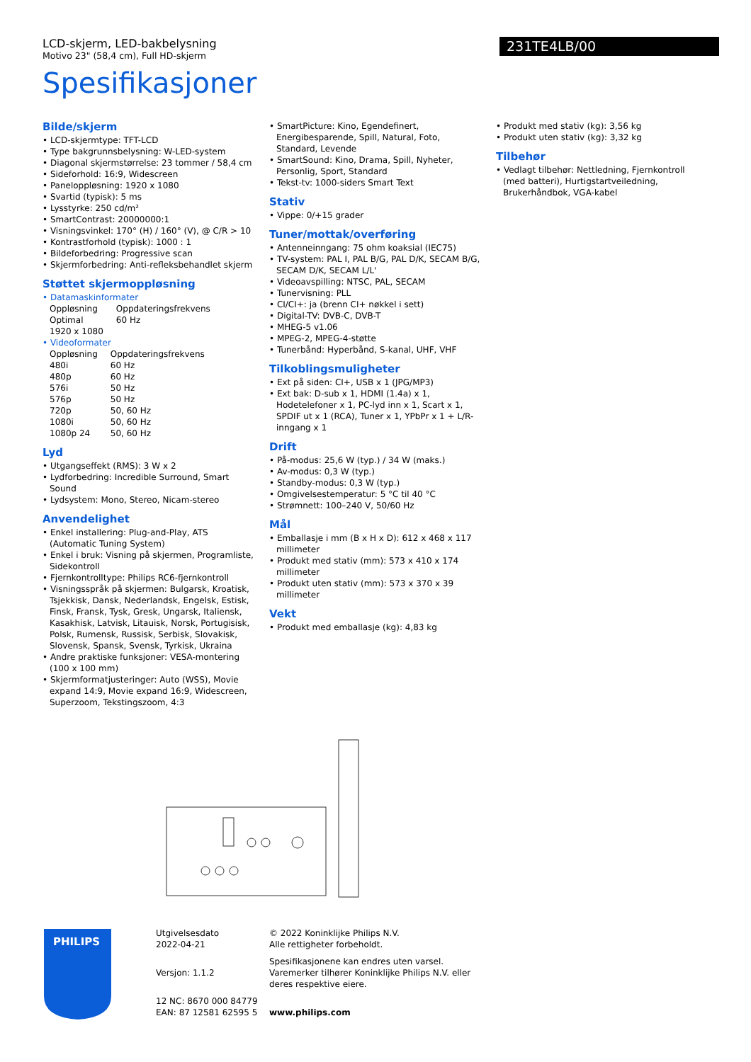LCD-skjerm, LED-bakbelysning
Motivo 23" (58,4 cm), Full HD-skjerm
231TE4LB/00
Spesifikasjoner
Bilde/skjerm
• LCD-skjermtype: TFT-LCD
• Type bakgrunnsbelysning: W-LED-system
• Diagonal skjermstørrelse: 23 tommer / 58,4 cm
• Sideforhold: 16:9, Widescreen
• Paneloppløsning: 1920 x 1080
• Svartid (typisk): 5 ms
• Lysstyrke: 250 cd/m²
• SmartContrast: 20000000:1
• Visningsvinkel: 170° (H) / 160° (V), @ C/R > 10
• Kontrastforhold (typisk): 1000 : 1
• Bildeforbedring: Progressive scan
• Skjermforbedring: Anti-refleksbehandlet skjerm
Støttet skjermoppløsning
• Datamaskinformater
| Oppløsning | Oppdateringsfrekvens |
| Optimal 1920 x 1080 | 60 Hz |
• Videoformater
| Oppløsning | Oppdateringsfrekvens |
| 480i | 60 Hz |
| 480p | 60 Hz |
| 576i | 50 Hz |
| 576p | 50 Hz |
| 720p | 50, 60 Hz |
| 1080i | 50, 60 Hz |
| 1080p 24 | 50, 60 Hz |
Lyd
• Utgangseffekt (RMS): 3 W x 2
• Lydforbedring: Incredible Surround, Smart Sound
• Lydsystem: Mono, Stereo, Nicam-stereo
Anvendelighet
• Enkel installering: Plug-and-Play, ATS (Automatic Tuning System)
• Enkel i bruk: Visning på skjermen, Programliste, Sidekontroll
• Fjernkontrolltype: Philips RC6-fjernkontroll
• Visningsspråk på skjermen: Bulgarsk, Kroatisk, Tsjekkisk, Dansk, Nederlandsk, Engelsk, Estisk, Finsk, Fransk, Tysk, Gresk, Ungarsk, Italiensk, Kasakhisk, Latvisk, Litauisk, Norsk, Portugisisk, Polsk, Rumensk, Russisk, Serbisk, Slovakisk, Slovensk, Spansk, Svensk, Tyrkisk, Ukraina
• Andre praktiske funksjoner: VESA-montering (100 x 100 mm)
• Skjermformatjusteringer: Auto (WSS), Movie expand 14:9, Movie expand 16:9, Widescreen, Superzoom, Tekstingszoom, 4:3
• SmartPicture: Kino, Egendefinert, Energibesparende, Spill, Natural, Foto, Standard, Levende
• SmartSound: Kino, Drama, Spill, Nyheter, Personlig, Sport, Standard
• Tekst-tv: 1000-siders Smart Text
Stativ
• Vippe: 0/+15 grader
Tuner/mottak/overføring
• Antenneinngang: 75 ohm koaksial (IEC75)
• TV-system: PAL I, PAL B/G, PAL D/K, SECAM B/G, SECAM D/K, SECAM L/L'
• Videoavspilling: NTSC, PAL, SECAM
• Tunervisning: PLL
• CI/CI+: ja (brenn CI+ nøkkel i sett)
• Digital-TV: DVB-C, DVB-T
• MHEG-5 v1.06
• MPEG-2, MPEG-4-støtte
• Tunerbånd: Hyperbånd, S-kanal, UHF, VHF
Tilkoblingsmuligheter
• Ext på siden: CI+, USB x 1 (JPG/MP3)
• Ext bak: D-sub x 1, HDMI (1.4a) x 1, Hodetelefoner x 1, PC-lyd inn x 1, Scart x 1, SPDIF ut x 1 (RCA), Tuner x 1, YPbPr x 1 + L/R-inngang x 1
Drift
• På-modus: 25,6 W (typ.) / 34 W (maks.)
• Av-modus: 0,3 W (typ.)
• Standby-modus: 0,3 W (typ.)
• Omgivelsestemperatur: 5 °C til 40 °C
• Strømnett: 100–240 V, 50/60 Hz
Mål
• Emballasje i mm (B x H x D): 612 x 468 x 117 millimeter
• Produkt med stativ (mm): 573 x 410 x 174 millimeter
• Produkt uten stativ (mm): 573 x 370 x 39 millimeter
Vekt
• Produkt med emballasje (kg): 4,83 kg
• Produkt med stativ (kg): 3,56 kg
• Produkt uten stativ (kg): 3,32 kg
Tilbehør
• Vedlagt tilbehør: Nettledning, Fjernkontroll (med batteri), Hurtigstartveiledning, Brukerhåndbok, VGA-kabel
PHILIPS
Utgivelsesdato
2022-04-21
Versjon: 1.1.2
12 NC: 8670 000 84779
EAN: 87 12581 62595 5
© 2022 Koninklijke Philips N.V.
Alle rettigheter forbeholdt.
Spesifikasjonene kan endres uten varsel. Varemerker tilhører Koninklijke Philips N.V. eller deres respektive eiere.
www.philips.com